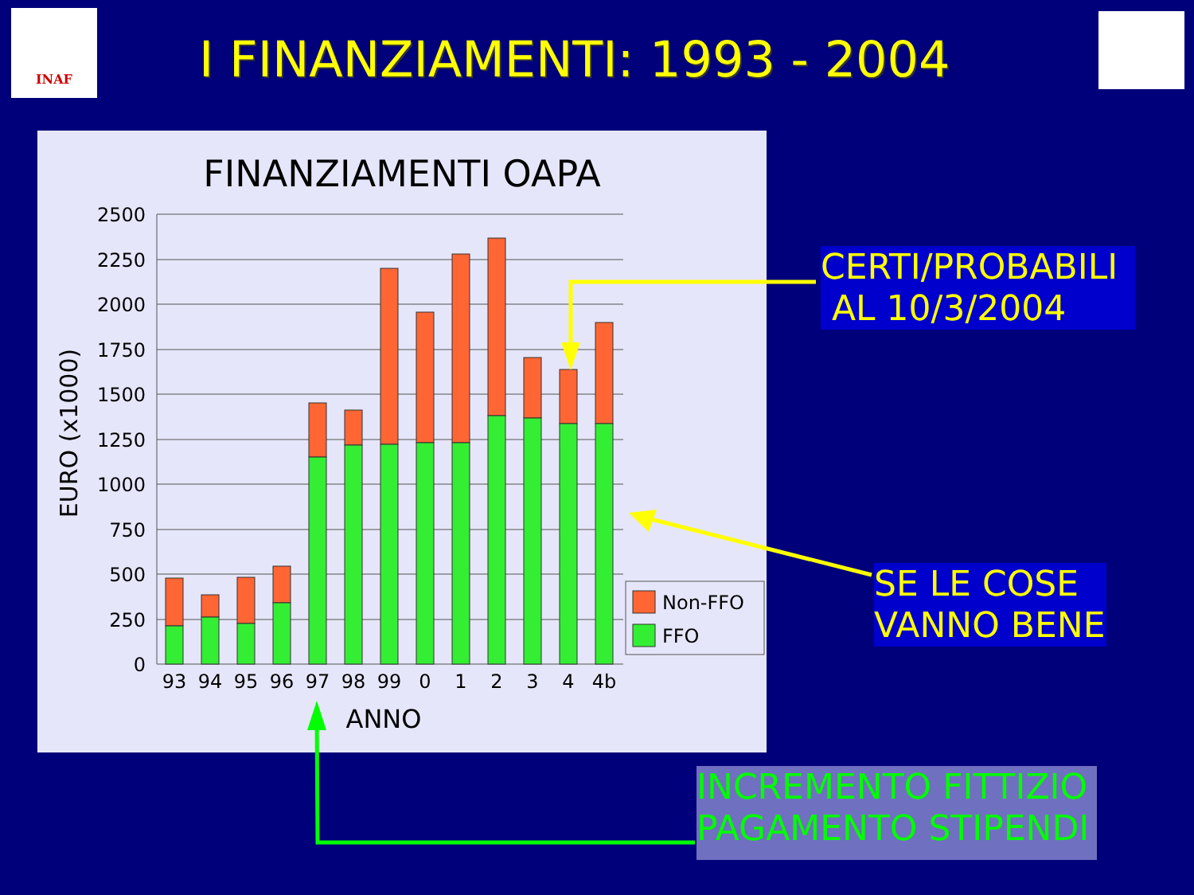INAF
I FINANZIAMENTI: 1993 - 2004
FINANZIAMENTI OAPA
2500
2250
2000
1750
1500
1250
1000
750
500
250
0
93
94
95
96
97
98
99
0
1
2
3
4
4b
ANNO
EURO (x1000)
Non-FFO
FFO
CERTI/PROBABILI
AL 10/3/2004
SE LE COSE
VANNO BENE
INCREMENTO FITTIZIO
PAGAMENTO STIPENDI